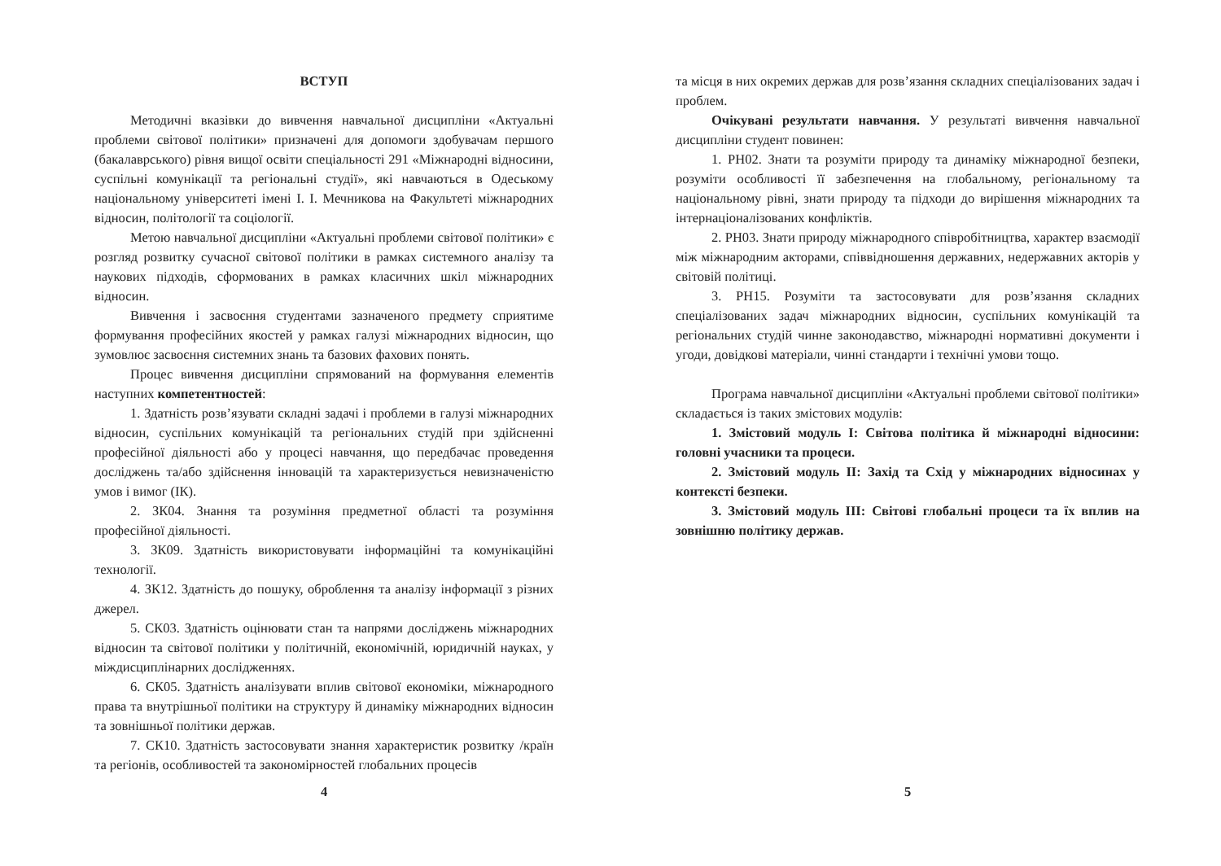ВСТУП
Методичні вказівки до вивчення навчальної дисципліни «Актуальні проблеми світової політики» призначені для допомоги здобувачам першого (бакалаврського) рівня вищої освіти спеціальності 291 «Міжнародні відносини, суспільні комунікації та регіональні студії», які навчаються в Одеському національному університеті імені І. І. Мечникова на Факультеті міжнародних відносин, політології та соціології.
Метою навчальної дисципліни «Актуальні проблеми світової політики» є розгляд розвитку сучасної світової політики в рамках системного аналізу та наукових підходів, сформованих в рамках класичних шкіл міжнародних відносин.
Вивчення і засвоєння студентами зазначеного предмету сприятиме формування професійних якостей у рамках галузі міжнародних відносин, що зумовлює засвоєння системних знань та базових фахових понять.
Процес вивчення дисципліни спрямований на формування елементів наступних компетентностей:
1. Здатність розв’язувати складні задачі і проблеми в галузі міжнародних відносин, суспільних комунікацій та регіональних студій при здійсненні професійної діяльності або у процесі навчання, що передбачає проведення досліджень та/або здійснення інновацій та характеризується невизначеністю умов і вимог (ІК).
2. ЗК04. Знання та розуміння предметної області та розуміння професійної діяльності.
3. ЗК09. Здатність використовувати інформаційні та комунікаційні технології.
4. ЗК12. Здатність до пошуку, оброблення та аналізу інформації з різних джерел.
5. СК03. Здатність оцінювати стан та напрями досліджень міжнародних відносин та світової політики у політичній, економічній, юридичній науках, у міждисциплінарних дослідженнях.
6. СК05. Здатність аналізувати вплив світової економіки, міжнародного права та внутрішньої політики на структуру й динаміку міжнародних відносин та зовнішньої політики держав.
7. СК10. Здатність застосовувати знання характеристик розвитку /країн та регіонів, особливостей та закономірностей глобальних процесів
4
та місця в них окремих держав для розв’язання складних спеціалізованих задач і проблем.
Очікувані результати навчання. У результаті вивчення навчальної дисципліни студент повинен:
1. РН02. Знати та розуміти природу та динаміку міжнародної безпеки, розуміти особливості її забезпечення на глобальному, регіональному та національному рівні, знати природу та підходи до вирішення міжнародних та інтернаціоналізованих конфліктів.
2. РН03. Знати природу міжнародного співробітництва, характер взаємодії між міжнародним акторами, співвідношення державних, недержавних акторів у світовій політиці.
3. РН15. Розуміти та застосовувати для розв’язання складних спеціалізованих задач міжнародних відносин, суспільних комунікацій та регіональних студій чинне законодавство, міжнародні нормативні документи і угоди, довідкові матеріали, чинні стандарти і технічні умови тощо.
Програма навчальної дисципліни «Актуальні проблеми світової політики» складається із таких змістових модулів:
1. Змістовий модуль І: Світова політика й міжнародні відносини: головні учасники та процеси.
2. Змістовий модуль ІІ: Захід та Схід у міжнародних відносинах у контексті безпеки.
3. Змістовий модуль ІІІ: Світові глобальні процеси та їх вплив на зовнішню політику держав.
5